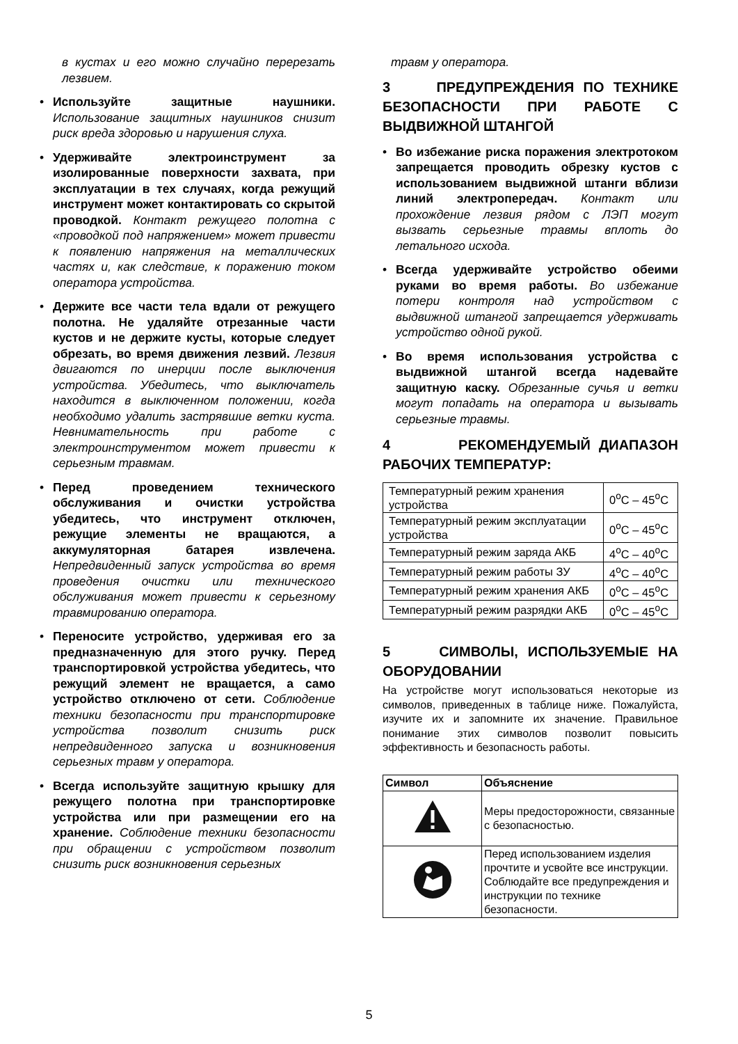в кустах и его можно случайно перерезать лезвием.
• Используйте защитные наушники. Использование защитных наушников снизит риск вреда здоровью и нарушения слуха.
• Удерживайте электроинструмент за изолированные поверхности захвата, при эксплуатации в тех случаях, когда режущий инструмент может контактировать со скрытой проводкой. Контакт режущего полотна с «проводкой под напряжением» может привести к появлению напряжения на металлических частях и, как следствие, к поражению током оператора устройства.
• Держите все части тела вдали от режущего полотна. Не удаляйте отрезанные части кустов и не держите кусты, которые следует обрезать, во время движения лезвий. Лезвия двигаются по инерции после выключения устройства. Убедитесь, что выключатель находится в выключенном положении, когда необходимо удалить застрявшие ветки куста. Невнимательность при работе с электроинструментом может привести к серьезным травмам.
• Перед проведением технического обслуживания и очистки устройства убедитесь, что инструмент отключен, режущие элементы не вращаются, а аккумуляторная батарея извлечена. Непредвиденный запуск устройства во время проведения очистки или технического обслуживания может привести к серьезному травмированию оператора.
• Переносите устройство, удерживая его за предназначенную для этого ручку. Перед транспортировкой устройства убедитесь, что режущий элемент не вращается, а само устройство отключено от сети. Соблюдение техники безопасности при транспортировке устройства позволит снизить риск непредвиденного запуска и возникновения серьезных травм у оператора.
• Всегда используйте защитную крышку для режущего полотна при транспортировке устройства или при размещении его на хранение. Соблюдение техники безопасности при обращении с устройством позволит снизить риск возникновения серьезных
травм у оператора.
3 ПРЕДУПРЕЖДЕНИЯ ПО ТЕХНИКЕ БЕЗОПАСНОСТИ ПРИ РАБОТЕ С ВЫДВИЖНОЙ ШТАНГОЙ
• Во избежание риска поражения электротоком запрещается проводить обрезку кустов с использованием выдвижной штанги вблизи линий электропередач. Контакт или прохождение лезвия рядом с ЛЭП могут вызвать серьезные травмы вплоть до летального исхода.
• Всегда удерживайте устройство обеими руками во время работы. Во избежание потери контроля над устройством с выдвижной штангой запрещается удерживать устройство одной рукой.
• Во время использования устройства с выдвижной штангой всегда надевайте защитную каску. Обрезанные сучья и ветки могут попадать на оператора и вызывать серьезные травмы.
4 РЕКОМЕНДУЕМЫЙ ДИАПАЗОН РАБОЧИХ ТЕМПЕРАТУР:
| Температурный режим хранения устройства | 0<sup>о</sup>C – 45<sup>о</sup>C |
| Температурный режим эксплуатации устройства | 0<sup>о</sup>C – 45<sup>о</sup>C |
| Температурный режим заряда АКБ | 4<sup>о</sup>C – 40<sup>о</sup>C |
| Температурный режим работы ЗУ | 4<sup>о</sup>C – 40<sup>о</sup>C |
| Температурный режим хранения АКБ | 0<sup>о</sup>C – 45<sup>о</sup>C |
| Температурный режим разрядки АКБ | 0<sup>о</sup>C – 45<sup>о</sup>C |
5 СИМВОЛЫ, ИСПОЛЬЗУЕМЫЕ НА ОБОРУДОВАНИИ
На устройстве могут использоваться некоторые из символов, приведенных в таблице ниже. Пожалуйста, изучите их и запомните их значение. Правильное понимание этих символов позволит повысить эффективность и безопасность работы.
| Символ | Объяснение |
| --- | --- |
| | Меры предосторожности, связанные с безопасностью. |
| | Перед использованием изделия прочтите и усвойте все инструкции. Соблюдайте все предупреждения и инструкции по технике безопасности. |
5